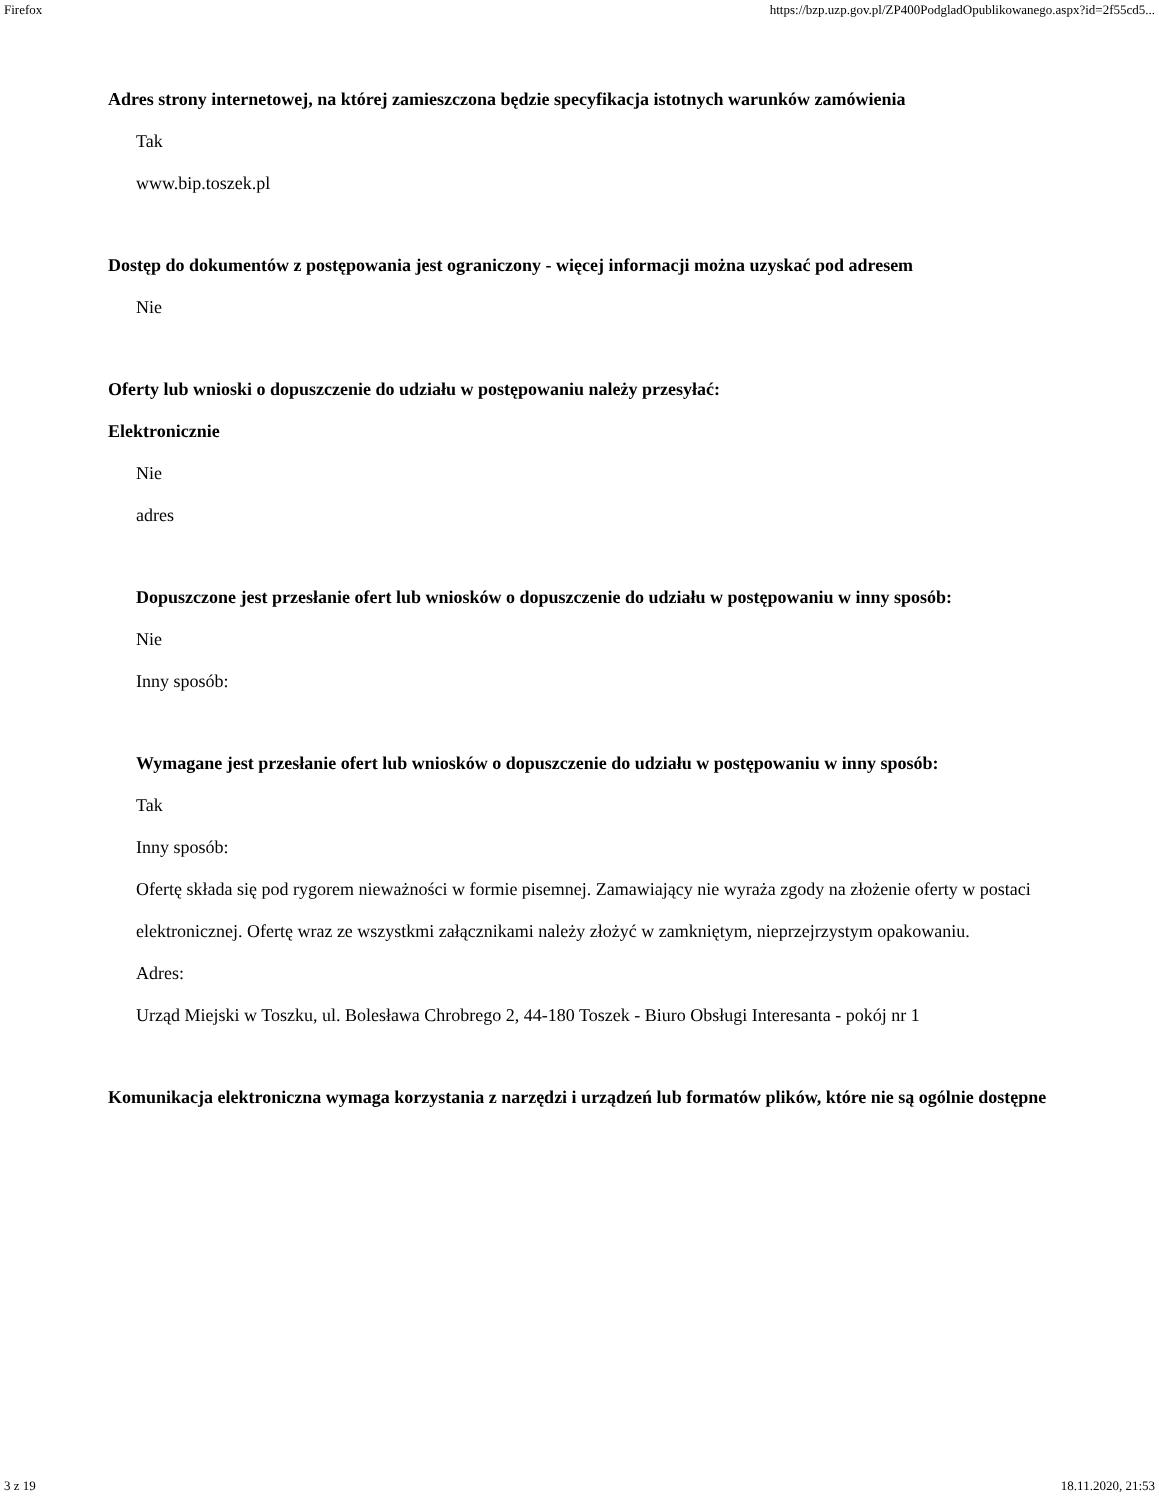Firefox https://bzp.uzp.gov.pl/ZP400PodgladOpublikowanego.aspx?id=2f55cd5...
Adres strony internetowej, na której zamieszczona będzie specyfikacja istotnych warunków zamówienia
Tak
www.bip.toszek.pl
Dostęp do dokumentów z postępowania jest ograniczony - więcej informacji można uzyskać pod adresem
Nie
Oferty lub wnioski o dopuszczenie do udziału w postępowaniu należy przesyłać:
Elektronicznie
Nie
adres
Dopuszczone jest przesłanie ofert lub wniosków o dopuszczenie do udziału w postępowaniu w inny sposób:
Nie
Inny sposób:
Wymagane jest przesłanie ofert lub wniosków o dopuszczenie do udziału w postępowaniu w inny sposób:
Tak
Inny sposób:
Ofertę składa się pod rygorem nieważności w formie pisemnej. Zamawiający nie wyraża zgody na złożenie oferty w postaci elektronicznej. Ofertę wraz ze wszystkmi załącznikami należy złożyć w zamkniętym, nieprzejrzystym opakowaniu.
Adres:
Urząd Miejski w Toszku, ul. Bolesława Chrobrego 2, 44-180 Toszek - Biuro Obsługi Interesanta - pokój nr 1
Komunikacja elektroniczna wymaga korzystania z narzędzi i urządzeń lub formatów plików, które nie są ogólnie dostępne
3 z 19 18.11.2020, 21:53